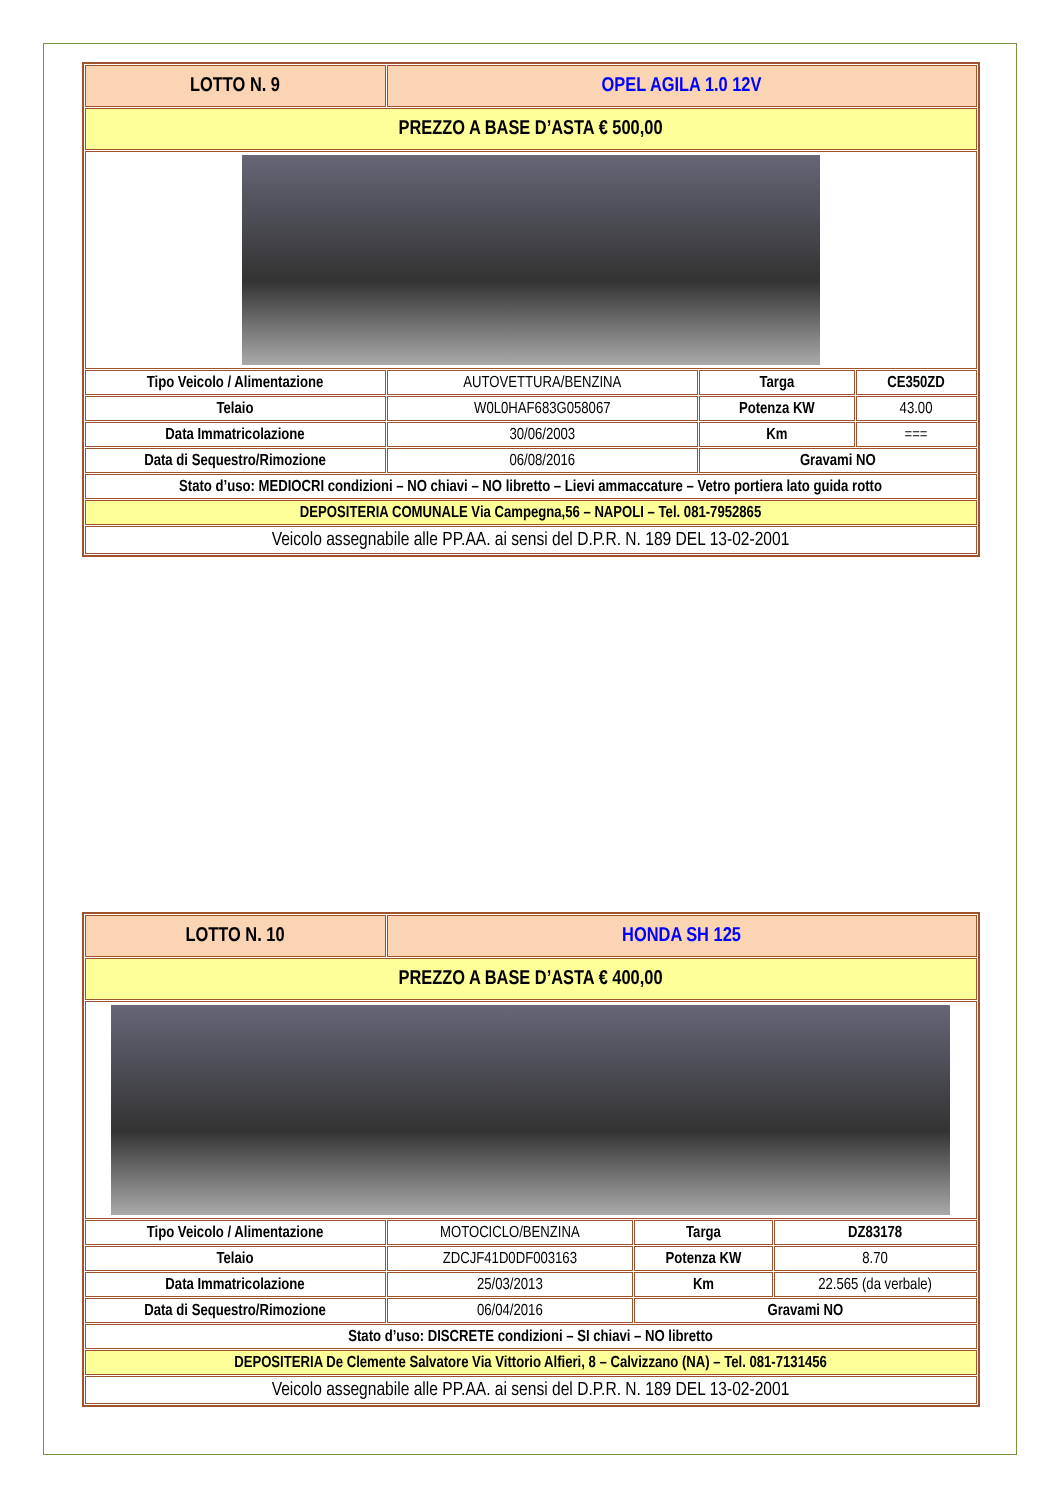| LOTTO N. 9 | OPEL AGILA 1.0 12V | | |
| PREZZO A BASE D’ASTA € 500,00 | | | |
| Tipo Veicolo / Alimentazione | AUTOVETTURA/BENZINA | Targa | CE350ZD |
| Telaio | W0L0HAF683G058067 | Potenza KW | 43.00 |
| Data Immatricolazione | 30/06/2003 | Km | === |
| Data di Sequestro/Rimozione | 06/08/2016 | Gravami NO | |
| Stato d’uso: MEDIOCRI condizioni – NO chiavi – NO libretto – Lievi ammaccature – Vetro portiera lato guida rotto | | | |
| DEPOSITERIA COMUNALE Via Campegna,56 – NAPOLI – Tel. 081-7952865 | | | |
| Veicolo assegnabile alle PP.AA. ai sensi del D.P.R. N. 189 DEL 13-02-2001 | | | |
| LOTTO N. 10 | HONDA SH 125 | | |
| PREZZO A BASE D’ASTA € 400,00 | | | |
| Tipo Veicolo / Alimentazione | MOTOCICLO/BENZINA | Targa | DZ83178 |
| Telaio | ZDCJF41D0DF003163 | Potenza KW | 8.70 |
| Data Immatricolazione | 25/03/2013 | Km | 22.565 (da verbale) |
| Data di Sequestro/Rimozione | 06/04/2016 | Gravami NO | |
| Stato d’uso: DISCRETE condizioni – SI chiavi – NO libretto | | | |
| DEPOSITERIA De Clemente Salvatore Via Vittorio Alfieri, 8 – Calvizzano (NA) – Tel. 081-7131456 | | | |
| Veicolo assegnabile alle PP.AA. ai sensi del D.P.R. N. 189 DEL 13-02-2001 | | | |